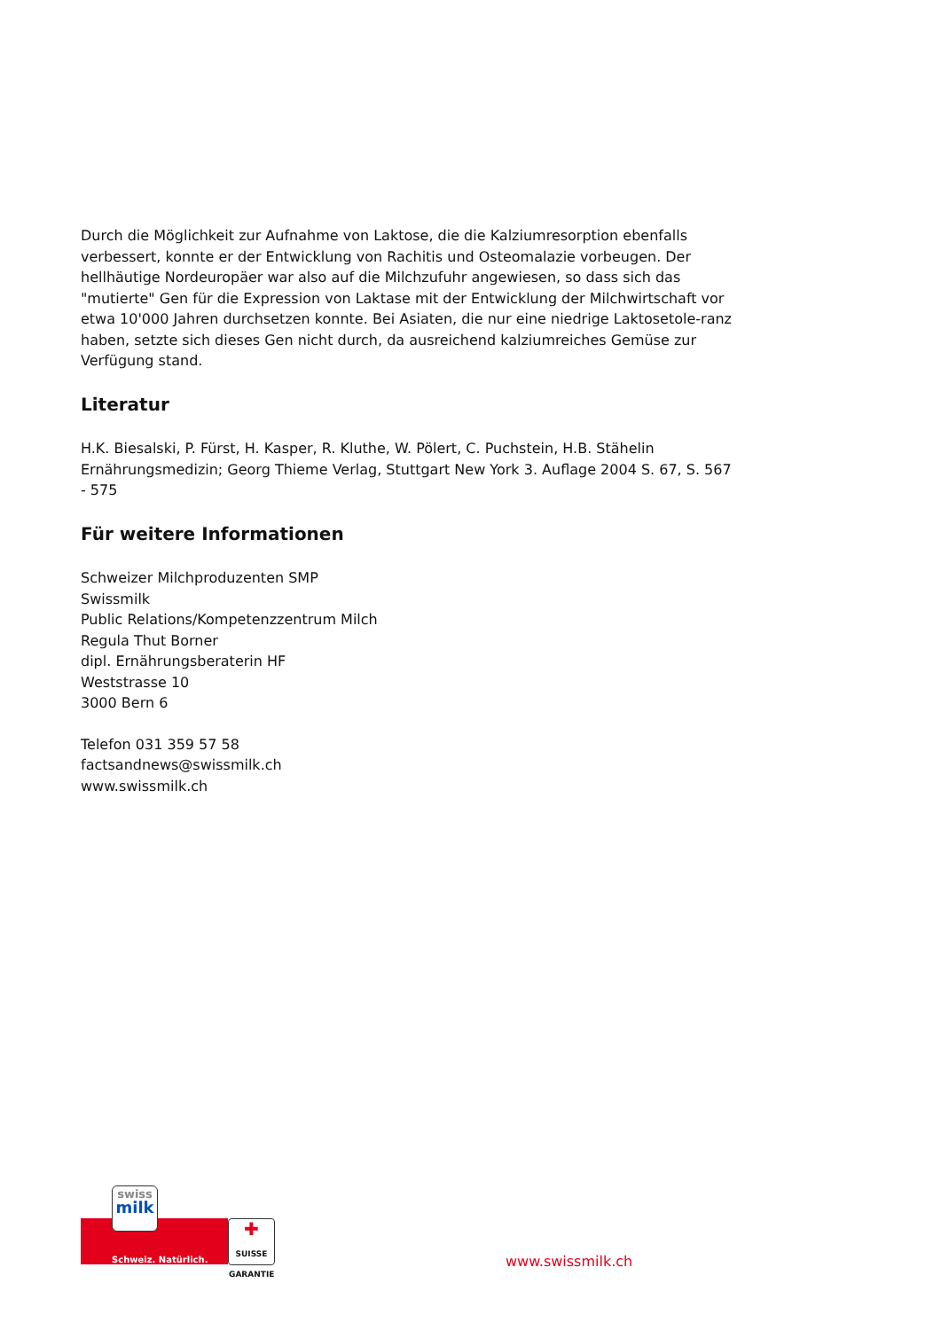Durch die Möglichkeit zur Aufnahme von Laktose, die die Kalziumresorption ebenfalls verbessert, konnte er der Entwicklung von Rachitis und Osteomalazie vorbeugen. Der hellhäutige Nordeuropäer war also auf die Milchzufuhr angewiesen, so dass sich das "mutierte" Gen für die Expression von Laktase mit der Entwicklung der Milchwirtschaft vor etwa 10'000 Jahren durchsetzen konnte. Bei Asiaten, die nur eine niedrige Laktosetole-ranz haben, setzte sich dieses Gen nicht durch, da ausreichend kalziumreiches Gemüse zur Verfügung stand.
Literatur
H.K. Biesalski, P. Fürst, H. Kasper, R. Kluthe, W. Pölert, C. Puchstein, H.B. Stähelin
Ernährungsmedizin; Georg Thieme Verlag, Stuttgart New York 3. Auflage 2004 S. 67, S. 567 - 575
Für weitere Informationen
Schweizer Milchproduzenten SMP
Swissmilk
Public Relations/Kompetenzzentrum Milch
Regula Thut Borner
dipl. Ernährungsberaterin HF
Weststrasse 10
3000 Bern 6
Telefon 031 359 57 58
factsandnews@swissmilk.ch
www.swissmilk.ch
swiss
milk
Schweiz. Natürlich.
✚
SUISSE
GARANTIE
www.swissmilk.ch